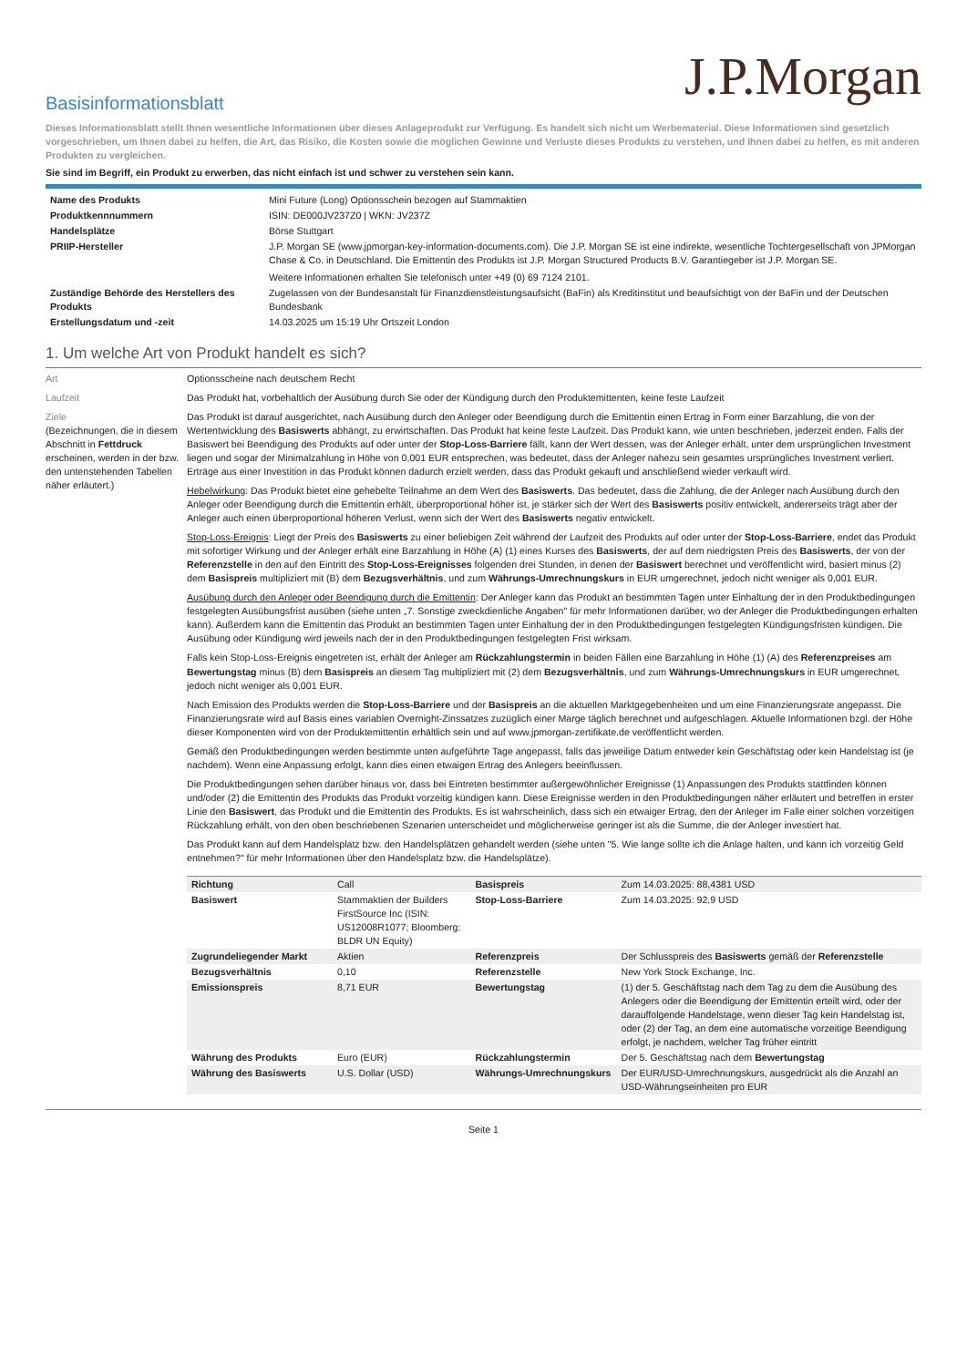J.P.Morgan
Basisinformationsblatt
Dieses Informationsblatt stellt Ihnen wesentliche Informationen über dieses Anlageprodukt zur Verfügung. Es handelt sich nicht um Werbematerial. Diese Informationen sind gesetzlich vorgeschrieben, um Ihnen dabei zu helfen, die Art, das Risiko, die Kosten sowie die möglichen Gewinne und Verluste dieses Produkts zu verstehen, und Ihnen dabei zu helfen, es mit anderen Produkten zu vergleichen.
Sie sind im Begriff, ein Produkt zu erwerben, das nicht einfach ist und schwer zu verstehen sein kann.
| Name des Produkts | Mini Future (Long) Optionsschein bezogen auf Stammaktien |
| Produktkennnummern | ISIN: DE000JV237Z0 / WKN: JV237Z |
| Handelsplätze | Börse Stuttgart |
| PRIIP-Hersteller | J.P. Morgan SE (www.jpmorgan-key-information-documents.com). Die J.P. Morgan SE ist eine indirekte, wesentliche Tochtergesellschaft von JPMorgan Chase & Co. in Deutschland. Die Emittentin des Produkts ist J.P. Morgan Structured Products B.V. Garantiegeber ist J.P. Morgan SE. Weitere Informationen erhalten Sie telefonisch unter +49 (0) 69 7124 2101. |
| Zuständige Behörde des Herstellers des Produkts | Zugelassen von der Bundesanstalt für Finanzdienstleistungsaufsicht (BaFin) als Kreditinstitut und beaufsichtigt von der BaFin und der Deutschen Bundesbank |
| Erstellungsdatum und -zeit | 14.03.2025 um 15:19 Uhr Ortszeit London |
1. Um welche Art von Produkt handelt es sich?
Art Optionsscheine nach deutschem Recht
Laufzeit Das Produkt hat, vorbehaltlich der Ausübung durch Sie oder der Kündigung durch den Produktemittenten, keine feste Laufzeit
Ziele
(Bezeichnungen, die in diesem Abschnitt in Fettdruck erscheinen, werden in der bzw. den untenstehenden Tabellen näher erläutert.)
Das Produkt ist darauf ausgerichtet, nach Ausübung durch den Anleger oder Beendigung durch die Emittentin einen Ertrag in Form einer Barzahlung, die von der Wertentwicklung des Basiswerts abhängt, zu erwirtschaften. Das Produkt hat keine feste Laufzeit. Das Produkt kann, wie unten beschrieben, jederzeit enden. Falls der Basiswert bei Beendigung des Produkts auf oder unter der Stop-Loss-Barriere fällt, kann der Wert dessen, was der Anleger erhält, unter dem ursprünglichen Investment liegen und sogar der Minimalzahlung in Höhe von 0,001 EUR entsprechen, was bedeutet, dass der Anleger nahezu sein gesamtes ursprüngliches Investment verliert. Erträge aus einer Investition in das Produkt können dadurch erzielt werden, dass das Produkt gekauft und anschließend wieder verkauft wird.
Hebelwirkung: Das Produkt bietet eine gehebelte Teilnahme an dem Wert des Basiswerts. Das bedeutet, dass die Zahlung, die der Anleger nach Ausübung durch den Anleger oder Beendigung durch die Emittentin erhält, überproportional höher ist, je stärker sich der Wert des Basiswerts positiv entwickelt, andererseits trägt aber der Anleger auch einen überproportional höheren Verlust, wenn sich der Wert des Basiswerts negativ entwickelt.
Stop-Loss-Ereignis: Liegt der Preis des Basiswerts zu einer beliebigen Zeit während der Laufzeit des Produkts auf oder unter der Stop-Loss-Barriere, endet das Produkt mit sofortiger Wirkung und der Anleger erhält eine Barzahlung in Höhe (A) (1) eines Kurses des Basiswerts, der auf dem niedrigsten Preis des Basiswerts, der von der Referenzstelle in den auf den Eintritt des Stop-Loss-Ereignisses folgenden drei Stunden, in denen der Basiswert berechnet und veröffentlicht wird, basiert minus (2) dem Basispreis multipliziert mit (B) dem Bezugsverhältnis, und zum Währungs-Umrechnungskurs in EUR umgerechnet, jedoch nicht weniger als 0,001 EUR.
Ausübung durch den Anleger oder Beendigung durch die Emittentin: Der Anleger kann das Produkt an bestimmten Tagen unter Einhaltung der in den Produktbedingungen festgelegten Ausübungsfrist ausüben (siehe unten „7. Sonstige zweckdienliche Angaben" für mehr Informationen darüber, wo der Anleger die Produktbedingungen erhalten kann). Außerdem kann die Emittentin das Produkt an bestimmten Tagen unter Einhaltung der in den Produktbedingungen festgelegten Kündigungsfristen kündigen. Die Ausübung oder Kündigung wird jeweils nach der in den Produktbedingungen festgelegten Frist wirksam.
Falls kein Stop-Loss-Ereignis eingetreten ist, erhält der Anleger am Rückzahlungstermin in beiden Fällen eine Barzahlung in Höhe (1) (A) des Referenzpreises am Bewertungstag minus (B) dem Basispreis an diesem Tag multipliziert mit (2) dem Bezugsverhältnis, und zum Währungs-Umrechnungskurs in EUR umgerechnet, jedoch nicht weniger als 0,001 EUR.
Nach Emission des Produkts werden die Stop-Loss-Barriere und der Basispreis an die aktuellen Marktgegebenheiten und um eine Finanzierungsrate angepasst. Die Finanzierungsrate wird auf Basis eines variablen Overnight-Zinssatzes zuzüglich einer Marge täglich berechnet und aufgeschlagen. Aktuelle Informationen bzgl. der Höhe dieser Komponenten wird von der Produktemittentin erhältlich sein und auf www.jpmorgan-zertifikate.de veröffentlicht werden.
Gemäß den Produktbedingungen werden bestimmte unten aufgeführte Tage angepasst, falls das jeweilige Datum entweder kein Geschäftstag oder kein Handelstag ist (je nachdem). Wenn eine Anpassung erfolgt, kann dies einen etwaigen Ertrag des Anlegers beeinflussen.
Die Produktbedingungen sehen darüber hinaus vor, dass bei Eintreten bestimmter außergewöhnlicher Ereignisse (1) Anpassungen des Produkts stattfinden können und/oder (2) die Emittentin des Produkts das Produkt vorzeitig kündigen kann. Diese Ereignisse werden in den Produktbedingungen näher erläutert und betreffen in erster Linie den Basiswert, das Produkt und die Emittentin des Produkts. Es ist wahrscheinlich, dass sich ein etwaiger Ertrag, den der Anleger im Falle einer solchen vorzeitigen Rückzahlung erhält, von den oben beschriebenen Szenarien unterscheidet und möglicherweise geringer ist als die Summe, die der Anleger investiert hat.
Das Produkt kann auf dem Handelsplatz bzw. den Handelsplätzen gehandelt werden (siehe unten "5. Wie lange sollte ich die Anlage halten, und kann ich vorzeitig Geld entnehmen?" für mehr Informationen über den Handelsplatz bzw. die Handelsplätze).
| Richtung | Call | Basispreis | Zum 14.03.2025: 88,4381 USD |
| Basiswert | Stammaktien der Builders FirstSource Inc (ISIN: US12008R1077; Bloomberg: BLDR UN Equity) | Stop-Loss-Barriere | Zum 14.03.2025: 92,9 USD |
| Zugrundeliegender Markt | Aktien | Referenzpreis | Der Schlusspreis des Basiswerts gemäß der Referenzstelle |
| Bezugsverhältnis | 0,10 | Referenzstelle | New York Stock Exchange, Inc. |
| Emissionspreis | 8,71 EUR | Bewertungstag | (1) der 5. Geschäftstag nach dem Tag zu dem die Ausübung des Anlegers oder die Beendigung der Emittentin erteilt wird, oder der darauffolgende Handelstage, wenn dieser Tag kein Handelstag ist, oder (2) der Tag, an dem eine automatische vorzeitige Beendigung erfolgt, je nachdem, welcher Tag früher eintritt |
| Währung des Produkts | Euro (EUR) | Rückzahlungstermin | Der 5. Geschäftstag nach dem Bewertungstag |
| Währung des Basiswerts | U.S. Dollar (USD) | Währungs-Umrechnungskurs | Der EUR/USD-Umrechnungskurs, ausgedrückt als die Anzahl an USD-Währungseinheiten pro EUR |
Seite 1